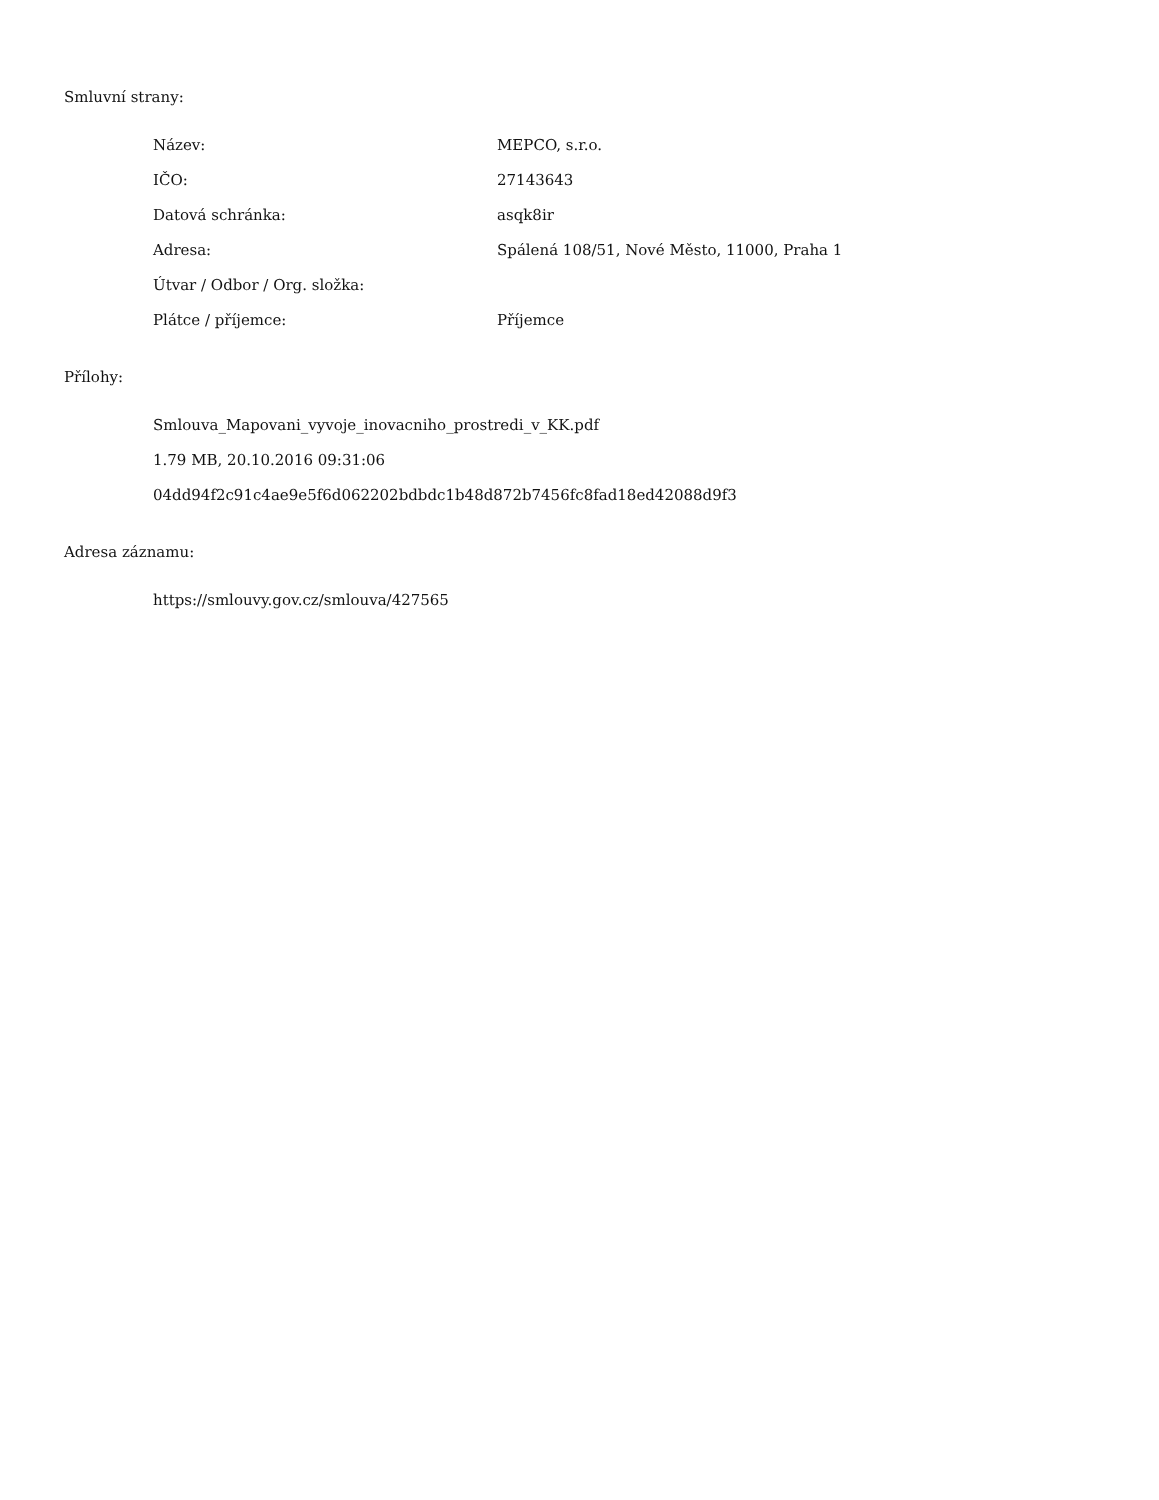Smluvní strany:
| Název: | MEPCO, s.r.o. |
| IČO: | 27143643 |
| Datová schránka: | asqk8ir |
| Adresa: | Spálená 108/51, Nové Město, 11000, Praha 1 |
| Útvar / Odbor / Org. složka: | |
| Plátce / příjemce: | Příjemce |
Přílohy:
Smlouva_Mapovani_vyvoje_inovacniho_prostredi_v_KK.pdf
1.79 MB, 20.10.2016 09:31:06
04dd94f2c91c4ae9e5f6d062202bdbdc1b48d872b7456fc8fad18ed42088d9f3
Adresa záznamu:
https://smlouvy.gov.cz/smlouva/427565